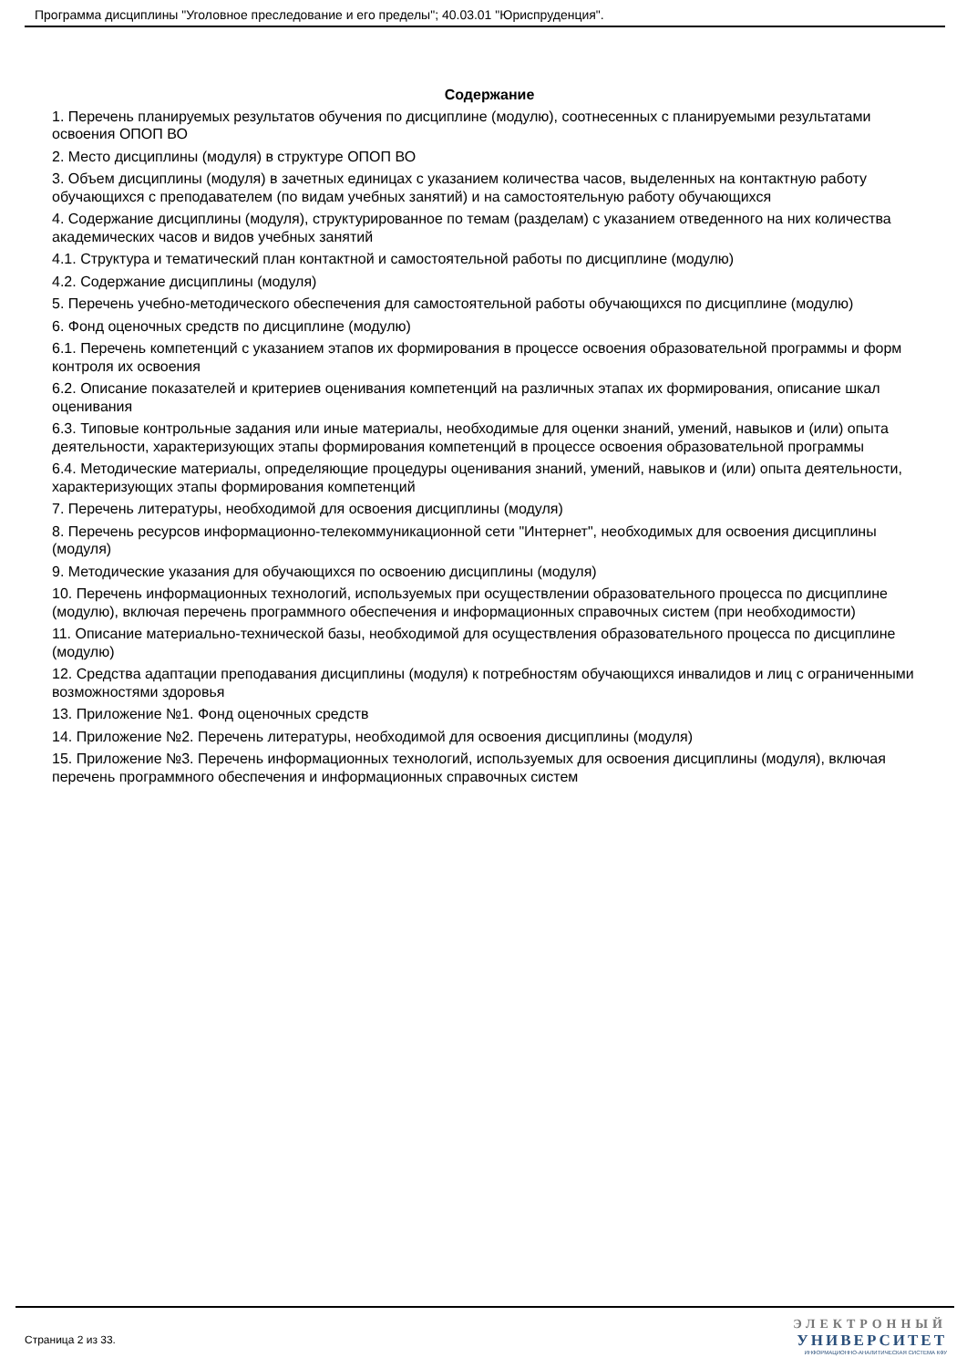Программа дисциплины "Уголовное преследование и его пределы"; 40.03.01 "Юриспруденция".
Содержание
1. Перечень планируемых результатов обучения по дисциплине (модулю), соотнесенных с планируемыми результатами освоения ОПОП ВО
2. Место дисциплины (модуля) в структуре ОПОП ВО
3. Объем дисциплины (модуля) в зачетных единицах с указанием количества часов, выделенных на контактную работу обучающихся с преподавателем (по видам учебных занятий) и на самостоятельную работу обучающихся
4. Содержание дисциплины (модуля), структурированное по темам (разделам) с указанием отведенного на них количества академических часов и видов учебных занятий
4.1. Структура и тематический план контактной и самостоятельной работы по дисциплине (модулю)
4.2. Содержание дисциплины (модуля)
5. Перечень учебно-методического обеспечения для самостоятельной работы обучающихся по дисциплине (модулю)
6. Фонд оценочных средств по дисциплине (модулю)
6.1. Перечень компетенций с указанием этапов их формирования в процессе освоения образовательной программы и форм контроля их освоения
6.2. Описание показателей и критериев оценивания компетенций на различных этапах их формирования, описание шкал оценивания
6.3. Типовые контрольные задания или иные материалы, необходимые для оценки знаний, умений, навыков и (или) опыта деятельности, характеризующих этапы формирования компетенций в процессе освоения образовательной программы
6.4. Методические материалы, определяющие процедуры оценивания знаний, умений, навыков и (или) опыта деятельности, характеризующих этапы формирования компетенций
7. Перечень литературы, необходимой для освоения дисциплины (модуля)
8. Перечень ресурсов информационно-телекоммуникационной сети "Интернет", необходимых для освоения дисциплины (модуля)
9. Методические указания для обучающихся по освоению дисциплины (модуля)
10. Перечень информационных технологий, используемых при осуществлении образовательного процесса по дисциплине (модулю), включая перечень программного обеспечения и информационных справочных систем (при необходимости)
11. Описание материально-технической базы, необходимой для осуществления образовательного процесса по дисциплине (модулю)
12. Средства адаптации преподавания дисциплины (модуля) к потребностям обучающихся инвалидов и лиц с ограниченными возможностями здоровья
13. Приложение №1. Фонд оценочных средств
14. Приложение №2. Перечень литературы, необходимой для освоения дисциплины (модуля)
15. Приложение №3. Перечень информационных технологий, используемых для освоения дисциплины (модуля), включая перечень программного обеспечения и информационных справочных систем
Страница 2 из 33.
ЭЛЕКТРОННЫЙ
УНИВЕРСИТЕТ
ИНФОРМАЦИОННО-АНАЛИТИЧЕСКАЯ СИСТЕМА КФУ